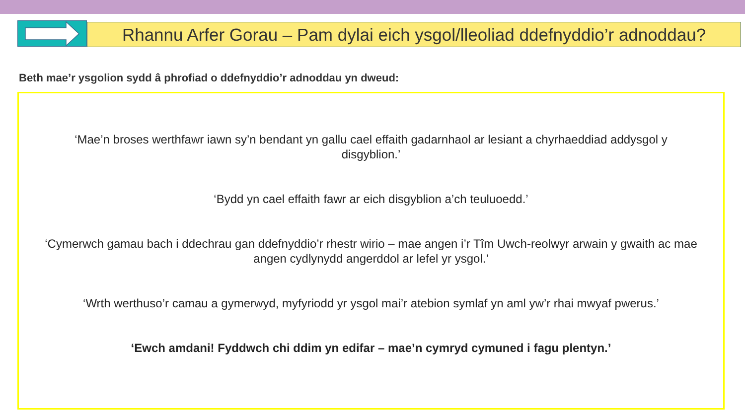Rhannu Arfer Gorau – Pam dylai eich ysgol/lleoliad ddefnyddio’r adnoddau?
Beth mae’r ysgolion sydd â phrofiad o ddefnyddio’r adnoddau yn dweud:
‘Mae’n broses werthfawr iawn sy’n bendant yn gallu cael effaith gadarnhaol ar lesiant a chyrhaeddiad addysgol y disgyblion.’
‘Bydd yn cael effaith fawr ar eich disgyblion a’ch teuluoedd.’
‘Cymerwch gamau bach i ddechrau gan ddefnyddio’r rhestr wirio – mae angen i’r Tîm Uwch-reolwyr arwain y gwaith ac mae angen cydlynydd angerddol ar lefel yr ysgol.’
‘Wrth werthuso’r camau a gymerwyd, myfyriodd yr ysgol mai’r atebion symlaf yn aml yw’r rhai mwyaf pwerus.’
‘Ewch amdani! Fyddwch chi ddim yn edifar – mae’n cymryd cymuned i fagu plentyn.’